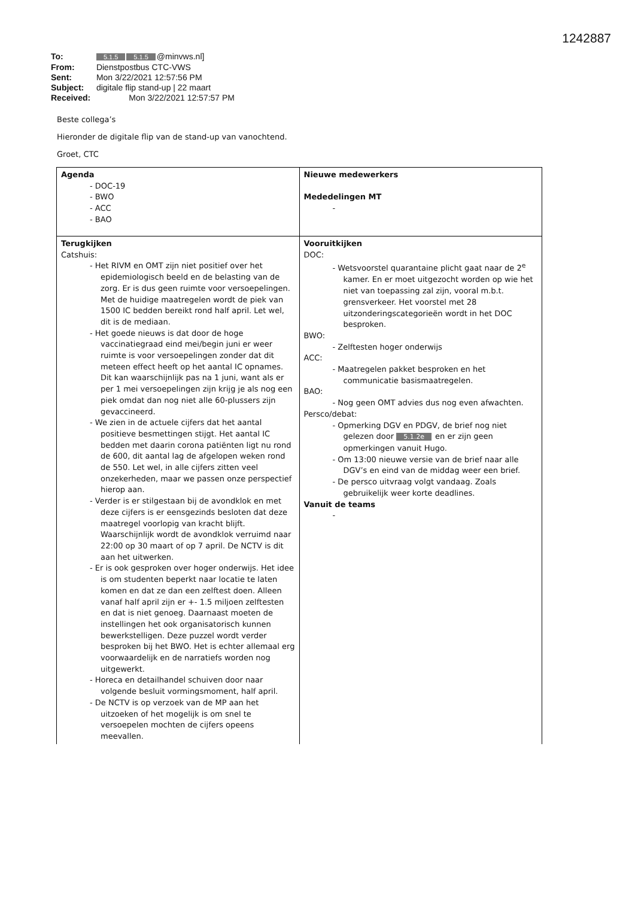1242887
To: 5.1.5 5.1.5 @minvws.nl]
From: Dienstpostbus CTC-VWS
Sent: Mon 3/22/2021 12:57:56 PM
Subject: digitale flip stand-up | 22 maart
Received: Mon 3/22/2021 12:57:57 PM
Beste collega’s
Hieronder de digitale flip van de stand-up van vanochtend.
Groet, CTC
| Agenda - DOC-19 - BWO - ACC - BAO | Nieuwe medewerkers Mededelingen MT - |
| Terugkijken Catshuis: - Het RIVM en OMT zijn niet positief over het epidemiologisch beeld en de belasting van de zorg. Er is dus geen ruimte voor versoepelingen. Met de huidige maatregelen wordt de piek van 1500 IC bedden bereikt rond half april. Let wel, dit is de mediaan. - Het goede nieuws is dat door de hoge vaccinatiegraad eind mei/begin juni er weer ruimte is voor versoepelingen zonder dat dit meteen effect heeft op het aantal IC opnames. Dit kan waarschijnlijk pas na 1 juni, want als er per 1 mei versoepelingen zijn krijg je als nog een piek omdat dan nog niet alle 60-plussers zijn gevaccineerd. - We zien in de actuele cijfers dat het aantal positieve besmettingen stijgt. Het aantal IC bedden met daarin corona patiënten ligt nu rond de 600, dit aantal lag de afgelopen weken rond de 550. Let wel, in alle cijfers zitten veel onzekerheden, maar we passen onze perspectief hierop aan. - Verder is er stilgestaan bij de avondklok en met deze cijfers is er eensgezinds besloten dat deze maatregel voorlopig van kracht blijft. Waarschijnlijk wordt de avondklok verruimd naar 22:00 op 30 maart of op 7 april. De NCTV is dit aan het uitwerken. - Er is ook gesproken over hoger onderwijs. Het idee is om studenten beperkt naar locatie te laten komen en dat ze dan een zelftest doen. Alleen vanaf half april zijn er +- 1.5 miljoen zelftesten en dat is niet genoeg. Daarnaast moeten de instellingen het ook organisatorisch kunnen bewerkstelligen. Deze puzzel wordt verder besproken bij het BWO. Het is echter allemaal erg voorwaardelijk en de narratiefs worden nog uitgewerkt. - Horeca en detailhandel schuiven door naar volgende besluit vormingsmoment, half april. - De NCTV is op verzoek van de MP aan het uitzoeken of het mogelijk is om snel te versoepelen mochten de cijfers opeens meevallen. | Vooruitkijken DOC: - Wetsvoorstel quarantaine plicht gaat naar de 2<sup>e</sup> kamer. En er moet uitgezocht worden op wie het niet van toepassing zal zijn, vooral m.b.t. grensverkeer. Het voorstel met 28 uitzonderingscategorieën wordt in het DOC besproken. BWO: - Zelftesten hoger onderwijs ACC: - Maatregelen pakket besproken en het communicatie basismaatregelen. BAO: - Nog geen OMT advies dus nog even afwachten. Persco/debat: - Opmerking DGV en PDGV, de brief nog niet gelezen door 5.1.2e en er zijn geen opmerkingen vanuit Hugo. - Om 13:00 nieuwe versie van de brief naar alle DGV’s en eind van de middag weer een brief. - De persco uitvraag volgt vandaag. Zoals gebruikelijk weer korte deadlines. Vanuit de teams - |